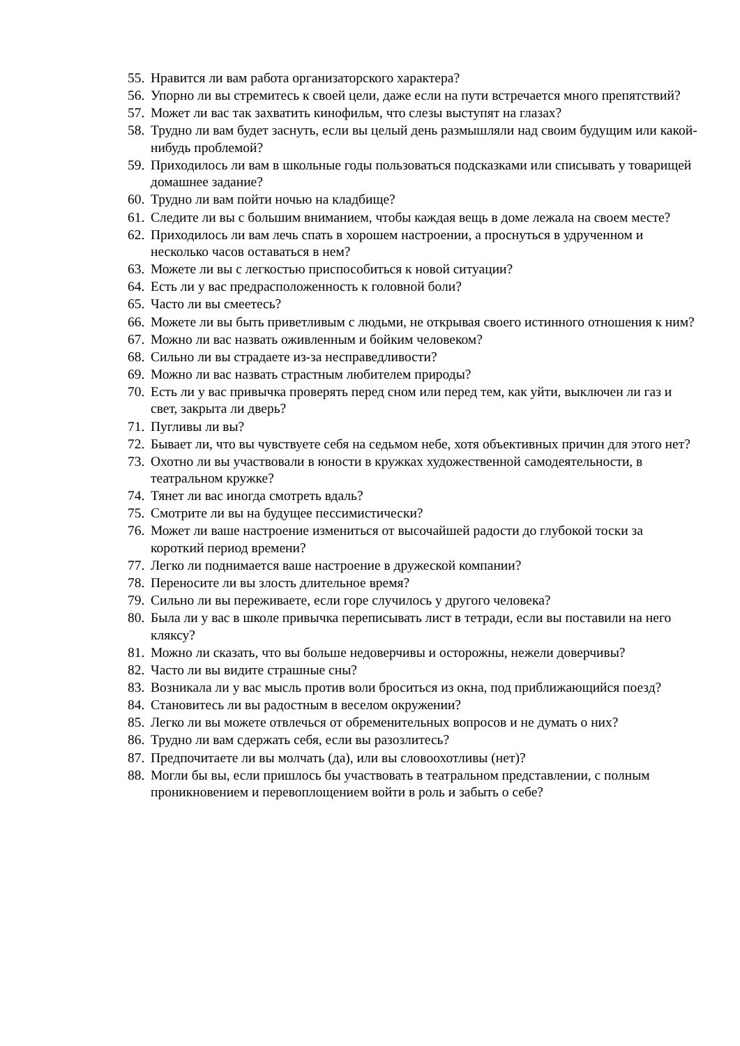55. Нравится ли вам работа организаторского характера?
56. Упорно ли вы стремитесь к своей цели, даже если на пути встречается много препятствий?
57. Может ли вас так захватить кинофильм, что слезы выступят на глазах?
58. Трудно ли вам будет заснуть, если вы целый день размышляли над своим будущим или какой-нибудь проблемой?
59. Приходилось ли вам в школьные годы пользоваться подсказками или списывать у товарищей домашнее задание?
60. Трудно ли вам пойти ночью на кладбище?
61. Следите ли вы с большим вниманием, чтобы каждая вещь в доме лежала на своем месте?
62. Приходилось ли вам лечь спать в хорошем настроении, а проснуться в удрученном и несколько часов оставаться в нем?
63. Можете ли вы с легкостью приспособиться к новой ситуации?
64. Есть ли у вас предрасположенность к головной боли?
65. Часто ли вы смеетесь?
66. Можете ли вы быть приветливым с людьми, не открывая своего истинного отношения к ним?
67. Можно ли вас назвать оживленным и бойким человеком?
68. Сильно ли вы страдаете из-за несправедливости?
69. Можно ли вас назвать страстным любителем природы?
70. Есть ли у вас привычка проверять перед сном или перед тем, как уйти, выключен ли газ и свет, закрыта ли дверь?
71. Пугливы ли вы?
72. Бывает ли, что вы чувствуете себя на седьмом небе, хотя объективных причин для этого нет?
73. Охотно ли вы участвовали в юности в кружках художественной самодеятельности, в театральном кружке?
74. Тянет ли вас иногда смотреть вдаль?
75. Смотрите ли вы на будущее пессимистически?
76. Может ли ваше настроение измениться от высочайшей радости до глубокой тоски за короткий период времени?
77. Легко ли поднимается ваше настроение в дружеской компании?
78. Переносите ли вы злость длительное время?
79. Сильно ли вы переживаете, если горе случилось у другого человека?
80. Была ли у вас в школе привычка переписывать лист в тетради, если вы поставили на него кляксу?
81. Можно ли сказать, что вы больше недоверчивы и осторожны, нежели доверчивы?
82. Часто ли вы видите страшные сны?
83. Возникала ли у вас мысль против воли броситься из окна, под приближающийся поезд?
84. Становитесь ли вы радостным в веселом окружении?
85. Легко ли вы можете отвлечься от обременительных вопросов и не думать о них?
86. Трудно ли вам сдержать себя, если вы разозлитесь?
87. Предпочитаете ли вы молчать (да), или вы словоохотливы (нет)?
88. Могли бы вы, если пришлось бы участвовать в театральном представлении, с полным проникновением и перевоплощением войти в роль и забыть о себе?